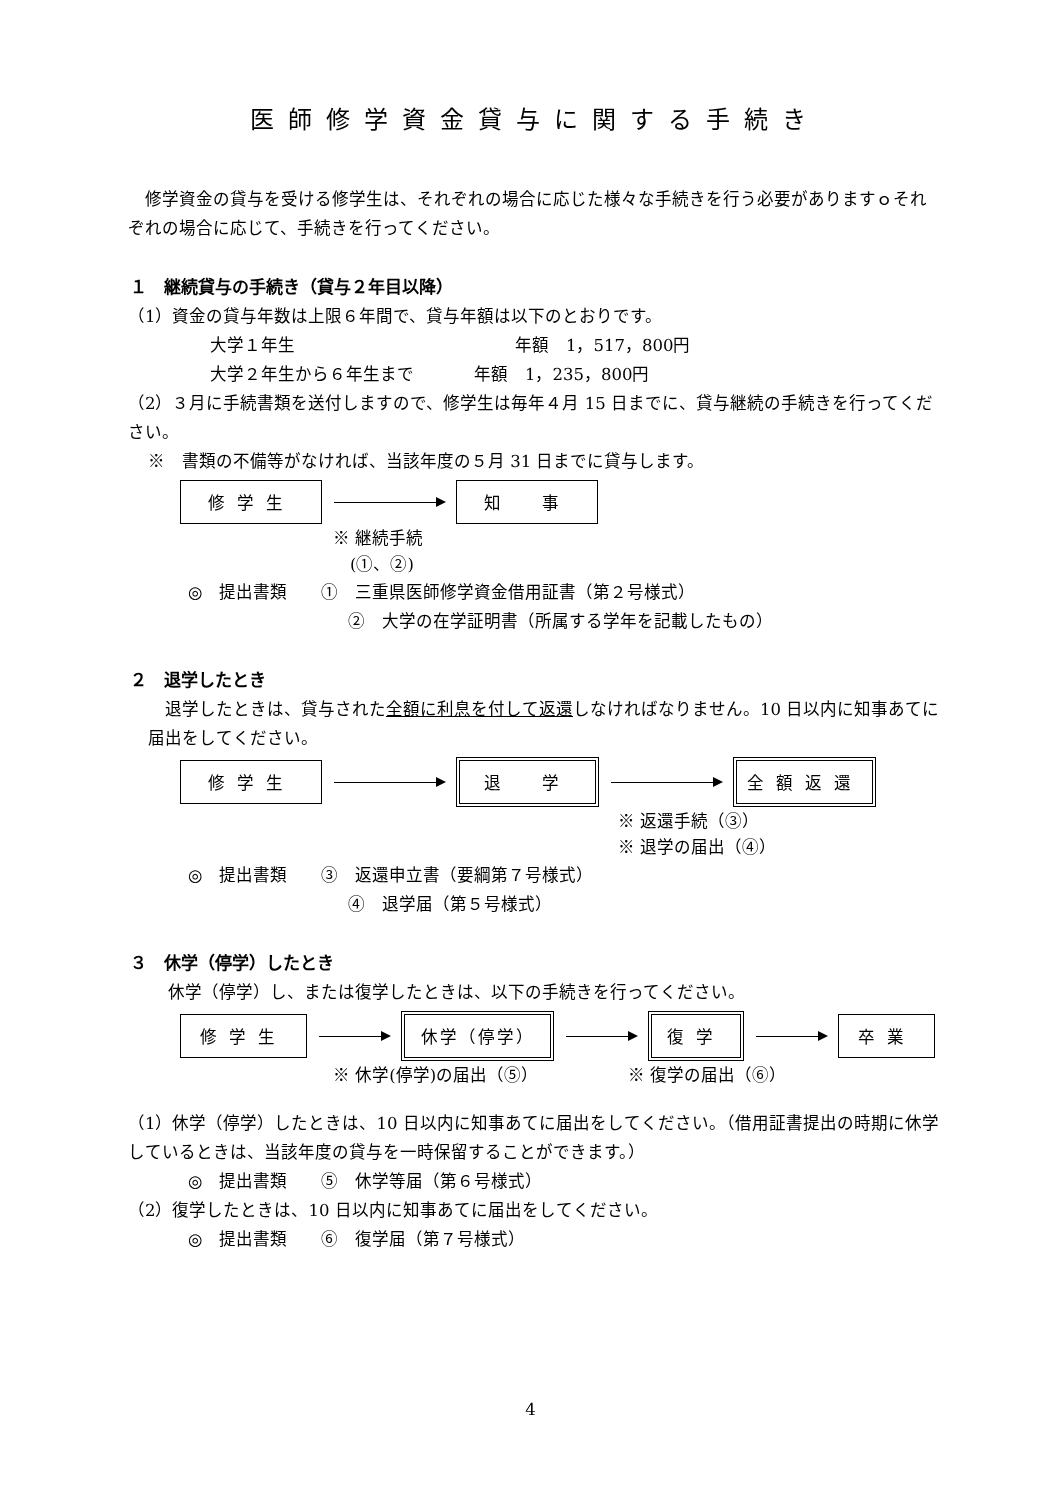医師修学資金貸与に関する手続き
　修学資金の貸与を受ける修学生は、それぞれの場合に応じた様々な手続きを行う必要がありますｏそれぞれの場合に応じて、手続きを行ってください。
１　継続貸与の手続き（貸与２年目以降）
（1）資金の貸与年数は上限６年間で、貸与年額は以下のとおりです。
大学１年生 年額　1，517，800円
大学２年生から６年生まで 年額　1，235，800円
（2）３月に手続書類を送付しますので、修学生は毎年４月 15 日までに、貸与継続の手続きを行ってください。
※　書類の不備等がなければ、当該年度の５月 31 日までに貸与します。
修学生 知　事
※ 継続手続
　(①、②)
◎　提出書類　　①　三重県医師修学資金借用証書（第２号様式）
②　大学の在学証明書（所属する学年を記載したもの）
２　退学したとき
　退学したときは、貸与された全額に利息を付して返還しなければなりません。10 日以内に知事あてに届出をしてください。
修学生 退　学 全額返還
※ 返還手続（③）
※ 退学の届出（④）
◎　提出書類　　③　返還申立書（要綱第７号様式）
④　退学届（第５号様式）
３　休学（停学）したとき
休学（停学）し、または復学したときは、以下の手続きを行ってください。
修学生 休学（停学） 復学 卒業
※ 休学(停学)の届出（⑤） ※ 復学の届出（⑥）
（1）休学（停学）したときは、10 日以内に知事あてに届出をしてください。（借用証書提出の時期に休学しているときは、当該年度の貸与を一時保留することができます。）
◎　提出書類　　⑤　休学等届（第６号様式）
（2）復学したときは、10 日以内に知事あてに届出をしてください。
◎　提出書類　　⑥　復学届（第７号様式）
4